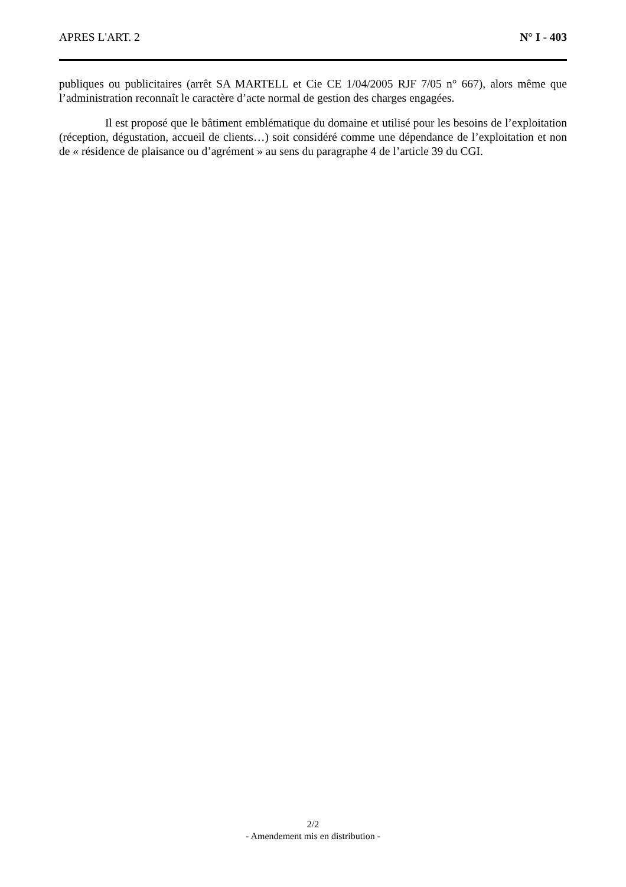APRES L'ART. 2 N° I - 403
publiques ou publicitaires (arrêt SA MARTELL et Cie CE 1/04/2005 RJF 7/05 n° 667), alors même que l’administration reconnaît le caractère d’acte normal de gestion des charges engagées.
Il est proposé que le bâtiment emblématique du domaine et utilisé pour les besoins de l’exploitation (réception, dégustation, accueil de clients…) soit considéré comme une dépendance de l’exploitation et non de « résidence de plaisance ou d’agrément » au sens du paragraphe 4 de l’article 39 du CGI.
2/2
- Amendement mis en distribution -